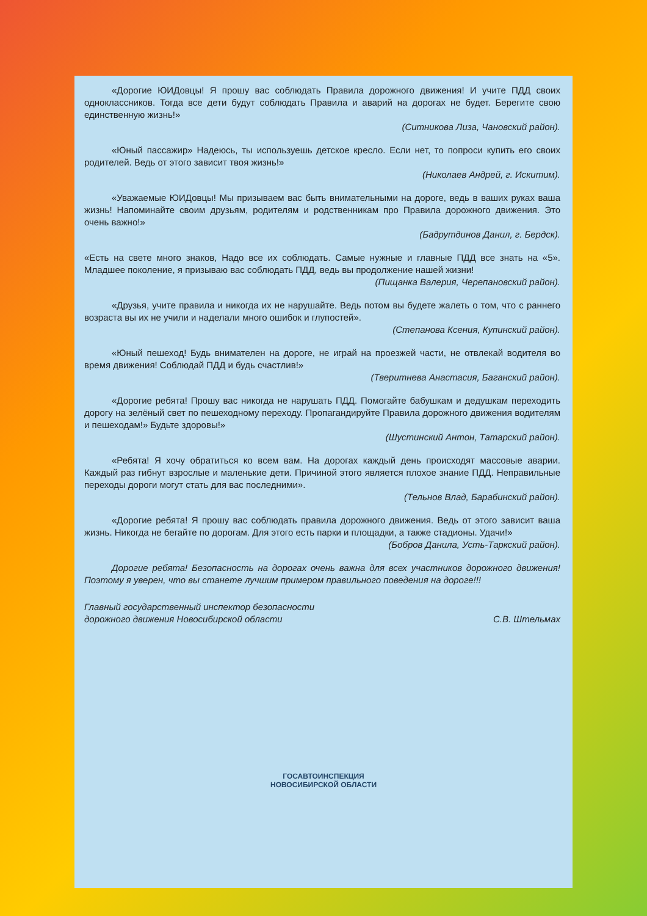«Дорогие ЮИДовцы! Я прошу вас соблюдать Правила дорожного движения! И учите ПДД своих одноклассников. Тогда все дети будут соблюдать Правила и аварий на дорогах не будет. Берегите свою единственную жизнь!»
(Ситникова Лиза, Чановский район).
«Юный пассажир» Надеюсь, ты используешь детское кресло. Если нет, то попроси купить его своих родителей. Ведь от этого зависит твоя жизнь!»
(Николаев Андрей, г. Искитим).
«Уважаемые ЮИДовцы! Мы призываем вас быть внимательными на дороге, ведь в ваших руках ваша жизнь! Напоминайте своим друзьям, родителям и родственникам про Правила дорожного движения. Это очень важно!»
(Бадрутдинов Данил, г. Бердск).
«Есть на свете много знаков, Надо все их соблюдать. Самые нужные и главные ПДД все знать на «5». Младшее поколение, я призываю вас соблюдать ПДД, ведь вы продолжение нашей жизни!
(Пищанка Валерия, Черепановский район).
«Друзья, учите правила и никогда их не нарушайте. Ведь потом вы будете жалеть о том, что с раннего возраста вы их не учили и наделали много ошибок и глупостей».
(Степанова Ксения, Купинский район).
«Юный пешеход! Будь внимателен на дороге, не играй на проезжей части, не отвлекай водителя во время движения! Соблюдай ПДД и будь счастлив!»
(Тверитнева Анастасия, Баганский район).
«Дорогие ребята! Прошу вас никогда не нарушать ПДД. Помогайте бабушкам и дедушкам переходить дорогу на зелёный свет по пешеходному переходу. Пропагандируйте Правила дорожного движения водителям и пешеходам!» Будьте здоровы!»
(Шустинский Антон, Татарский район).
«Ребята! Я хочу обратиться ко всем вам. На дорогах каждый день происходят массовые аварии. Каждый раз гибнут взрослые и маленькие дети. Причиной этого является плохое знание ПДД. Неправильные переходы дороги могут стать для вас последними».
(Тельнов Влад, Барабинский район).
«Дорогие ребята! Я прошу вас соблюдать правила дорожного движения. Ведь от этого зависит ваша жизнь. Никогда не бегайте по дорогам. Для этого есть парки и площадки, а также стадионы. Удачи!»
(Бобров Данила, Усть-Таркский район).
Дорогие ребята! Безопасность на дорогах очень важна для всех участников дорожного движения! Поэтому я уверен, что вы станете лучшим примером правильного поведения на дороге!!!
Главный государственный инспектор безопасности
дорожного движения Новосибирской области
С.В. Штельмах
ГОСАВТОИНСПЕКЦИЯ
НОВОСИБИРСКОЙ ОБЛАСТИ